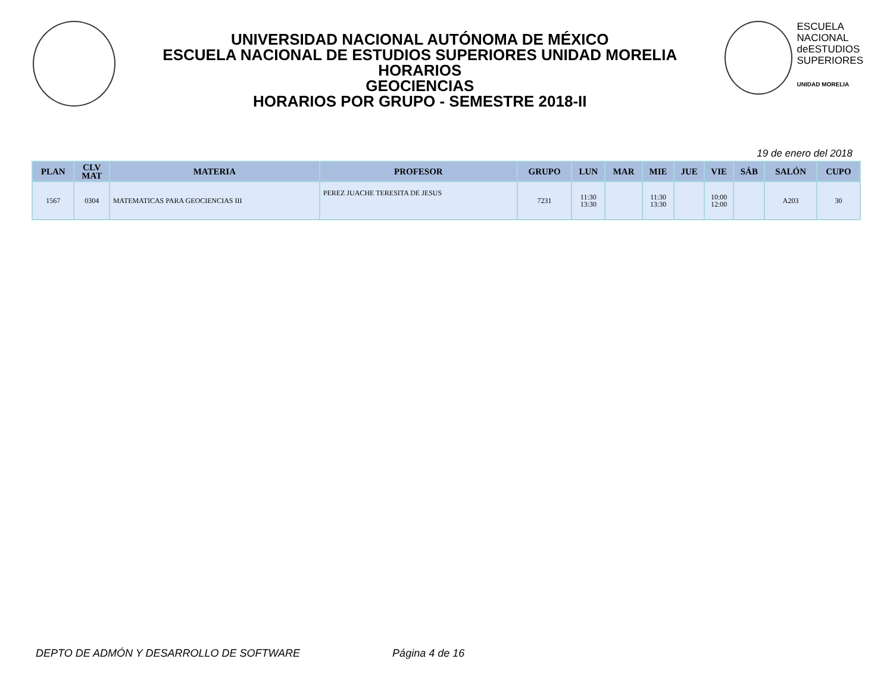UNIVERSIDAD NACIONAL AUTÓNOMA DE MÉXICO
ESCUELA NACIONAL DE ESTUDIOS SUPERIORES UNIDAD MORELIA
HORARIOS
GEOCIENCIAS
HORARIOS POR GRUPO - SEMESTRE 2018-II
ESCUELA
NACIONAL
deESTUDIOS
SUPERIORES
UNIDAD MORELIA
19 de enero del 2018
| PLAN | CLV MAT | MATERIA | PROFESOR | GRUPO | LUN | MAR | MIE | JUE | VIE | SÁB | SALÓN | CUPO |
| --- | --- | --- | --- | --- | --- | --- | --- | --- | --- | --- | --- | --- |
| 1567 | 0304 | MATEMATICAS PARA GEOCIENCIAS III | PEREZ JUACHE TERESITA DE JESUS | 7231 | 11:30 13:30 | | 11:30 13:30 | | 10:00 12:00 | | A203 | 30 |
DEPTO DE ADMÓN Y DESARROLLO DE SOFTWARE Página 4 de 16